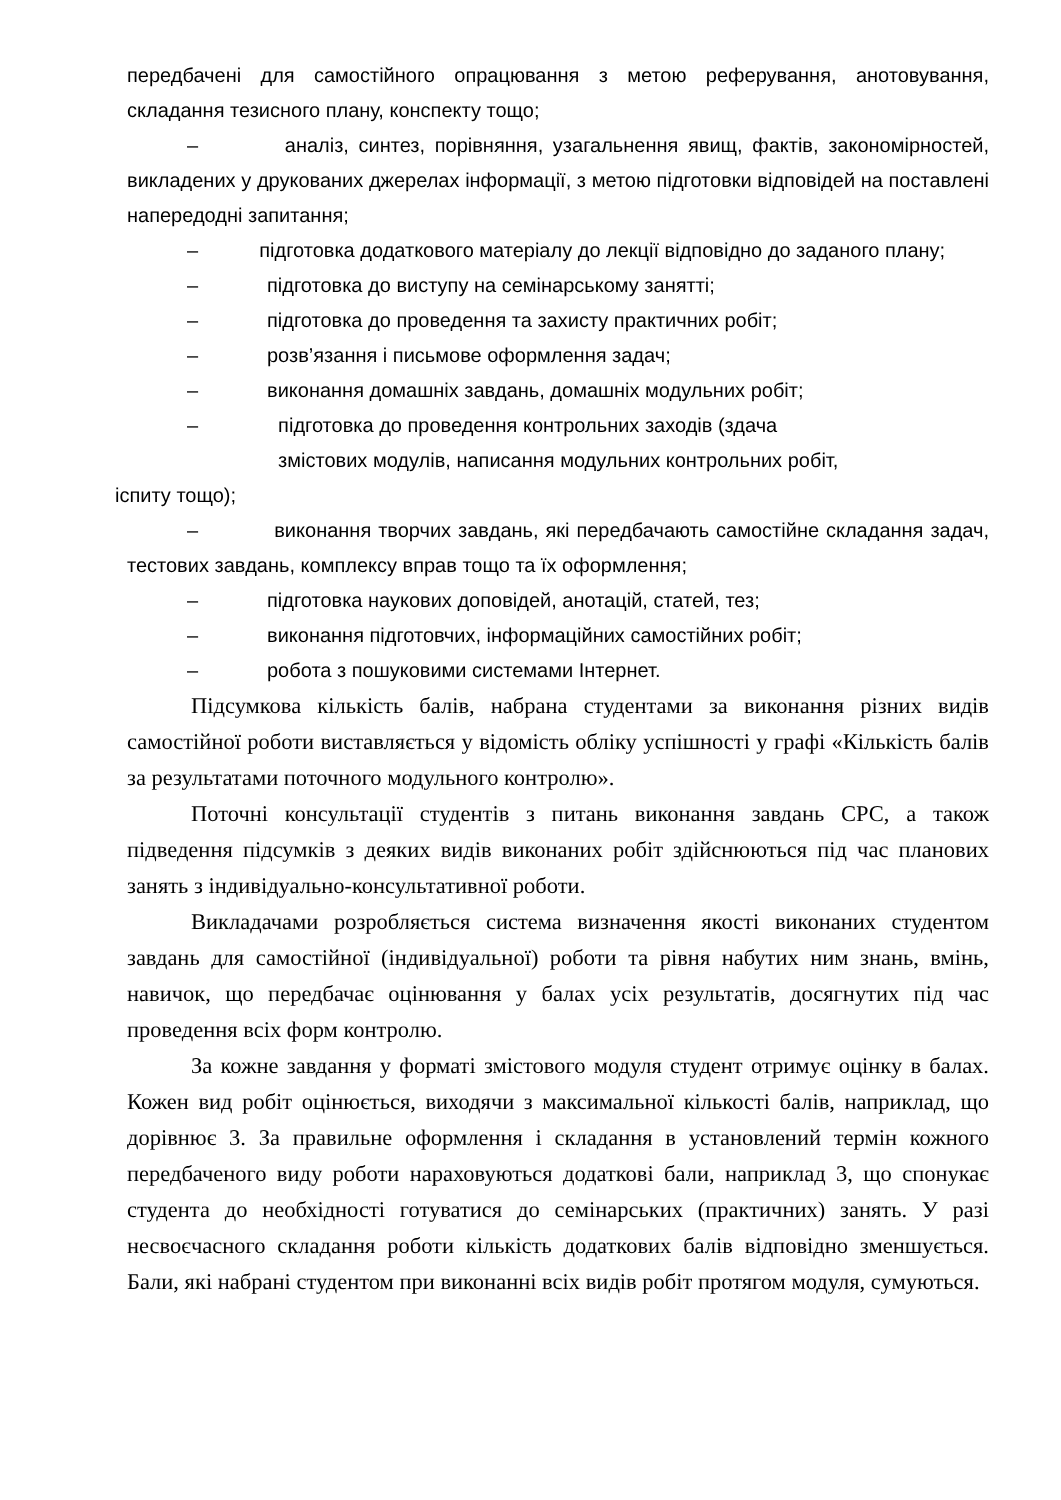передбачені для самостійного опрацювання з метою реферування, анотовування, складання тезисного плану, конспекту тощо;
– аналіз, синтез, порівняння, узагальнення явищ, фактів, закономірностей, викладених у друкованих джерелах інформації, з метою підготовки відповідей на поставлені напередодні запитання;
– підготовка додаткового матеріалу до лекції відповідно до заданого плану;
– підготовка до виступу на семінарському занятті;
– підготовка до проведення та захисту практичних робіт;
– розв’язання і письмове оформлення задач;
– виконання домашніх завдань, домашніх модульних робіт;
– підготовка до проведення контрольних заходів (здача
змістових модулів, написання модульних контрольних робіт,
іспиту тощо);
– виконання творчих завдань, які передбачають самостійне складання задач, тестових завдань, комплексу вправ тощо та їх оформлення;
– підготовка наукових доповідей, анотацій, статей, тез;
– виконання підготовчих, інформаційних самостійних робіт;
– робота з пошуковими системами Інтернет.
Підсумкова кількість балів, набрана студентами за виконання різних видів самостійної роботи виставляється у відомість обліку успішності у графі «Кількість балів за результатами поточного модульного контролю».
Поточні консультації студентів з питань виконання завдань СРС, а також підведення підсумків з деяких видів виконаних робіт здійснюються під час планових занять з індивідуально-консультативної роботи.
Викладачами розробляється система визначення якості виконаних студентом завдань для самостійної (індивідуальної) роботи та рівня набутих ним знань, вмінь, навичок, що передбачає оцінювання у балах усіх результатів, досягнутих під час проведення всіх форм контролю.
За кожне завдання у форматі змістового модуля студент отримує оцінку в балах. Кожен вид робіт оцінюється, виходячи з максимальної кількості балів, наприклад, що дорівнює 3. За правильне оформлення і складання в установлений термін кожного передбаченого виду роботи нараховуються додаткові бали, наприклад 3, що спонукає студента до необхідності готуватися до семінарських (практичних) занять. У разі несвоєчасного складання роботи кількість додаткових балів відповідно зменшується. Бали, які набрані студентом при виконанні всіх видів робіт протягом модуля, сумуються.